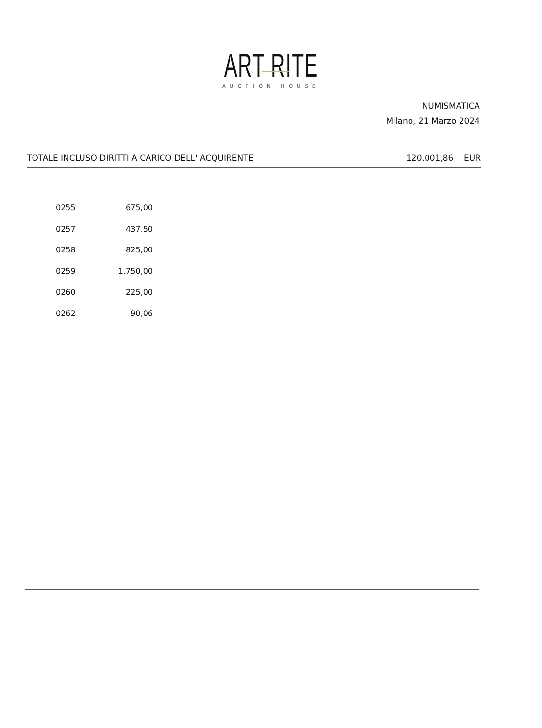ART RITE
AUCTION HOUSE
NUMISMATICA
Milano, 21 Marzo 2024
TOTALE INCLUSO DIRITTI A CARICO DELL' ACQUIRENTE 120.001,86 EUR
| 0255 | 675,00 |
| 0257 | 437,50 |
| 0258 | 825,00 |
| 0259 | 1.750,00 |
| 0260 | 225,00 |
| 0262 | 90,06 |